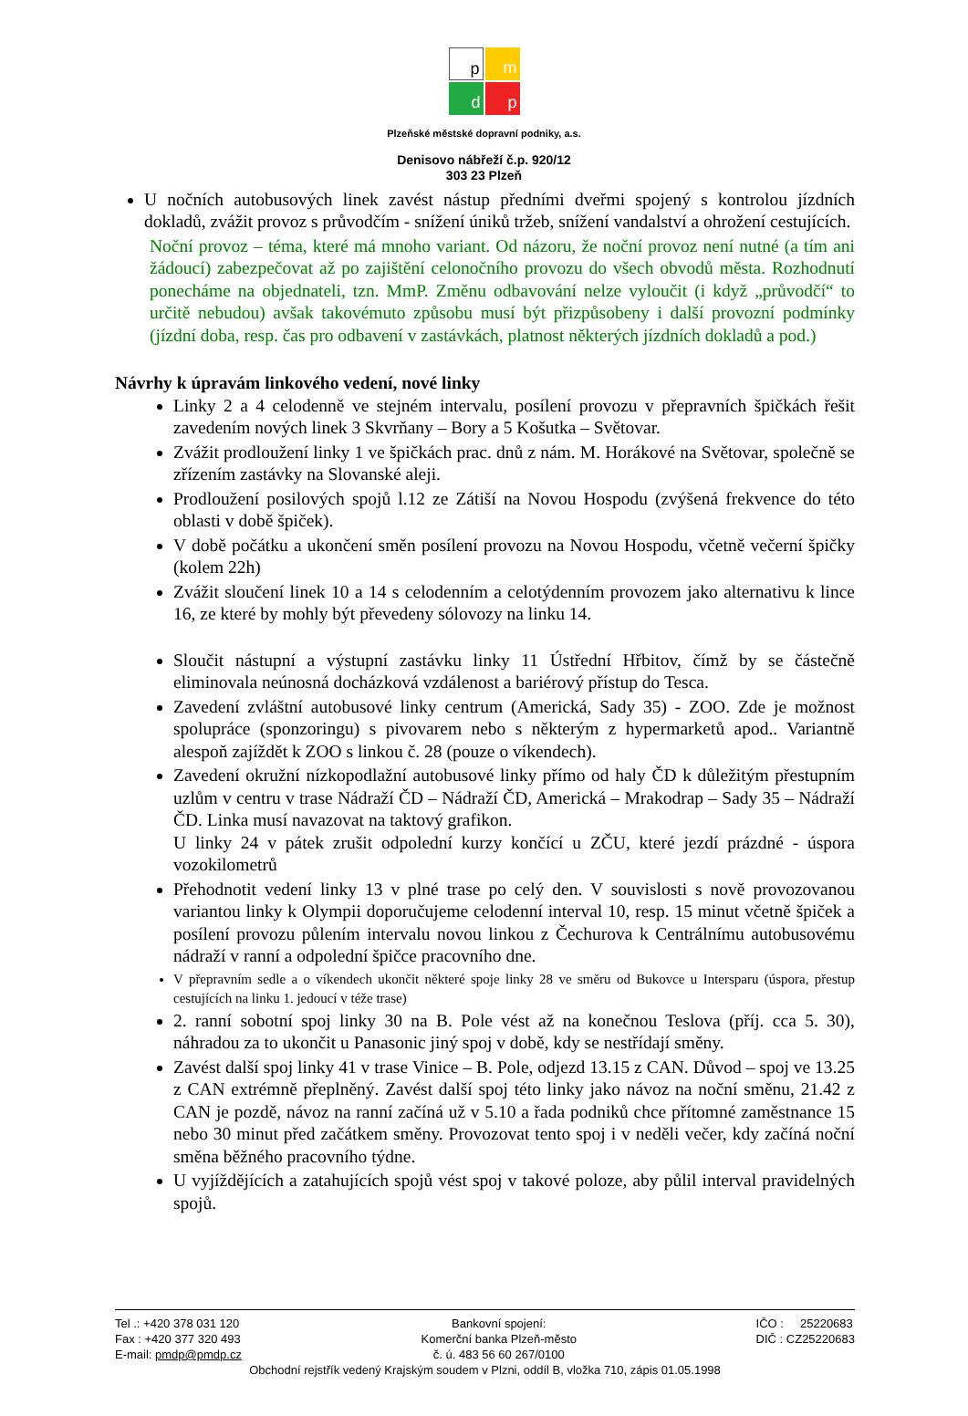p
m
d
p
Plzeňské městské dopravní podniky, a.s.
Denisovo nábřeží č.p. 920/12
303 23 Plzeň
U nočních autobusových linek zavést nástup předními dveřmi spojený s kontrolou jízdních dokladů, zvážit provoz s průvodčím - snížení úniků tržeb, snížení vandalství a ohrožení cestujících.
Noční provoz – téma, které má mnoho variant. Od názoru, že noční provoz není nutné (a tím ani žádoucí) zabezpečovat až po zajištění celonočního provozu do všech obvodů města. Rozhodnutí ponecháme na objednateli, tzn. MmP. Změnu odbavování nelze vyloučit (i když „průvodčí“ to určitě nebudou) avšak takovémuto způsobu musí být přizpůsobeny i další provozní podmínky (jízdní doba, resp. čas pro odbavení v zastávkách, platnost některých jízdních dokladů a pod.)
Návrhy k úpravám linkového vedení, nové linky
Linky 2 a 4 celodenně ve stejném intervalu, posílení provozu v přepravních špičkách řešit zavedením nových linek 3 Skvrňany – Bory a 5 Košutka – Světovar.
Zvážit prodloužení linky 1 ve špičkách prac. dnů z nám. M. Horákové na Světovar, společně se zřízením zastávky na Slovanské aleji.
Prodloužení posilových spojů l.12 ze Zátiší na Novou Hospodu (zvýšená frekvence do této oblasti v době špiček).
V době počátku a ukončení směn posílení provozu na Novou Hospodu, včetně večerní špičky (kolem 22h)
Zvážit sloučení linek 10 a 14 s celodenním a celotýdenním provozem jako alternativu k lince 16, ze které by mohly být převedeny sólovozy na linku 14.
Sloučit nástupní a výstupní zastávku linky 11 Ústřední Hřbitov, čímž by se částečně eliminovala neúnosná docházková vzdálenost a bariérový přístup do Tesca.
Zavedení zvláštní autobusové linky centrum (Americká, Sady 35) - ZOO. Zde je možnost spolupráce (sponzoringu) s pivovarem nebo s některým z hypermarketů apod.. Variantně alespoň zajíždět k ZOO s linkou č. 28 (pouze o víkendech).
Zavedení okružní nízkopodlažní autobusové linky přímo od haly ČD k důležitým přestupním uzlům v centru v trase Nádraží ČD – Nádraží ČD, Americká – Mrakodrap – Sady 35 – Nádraží ČD. Linka musí navazovat na taktový grafikon.
U linky 24 v pátek zrušit odpolední kurzy končící u ZČU, které jezdí prázdné - úspora vozokilometrů
Přehodnotit vedení linky 13 v plné trase po celý den. V souvislosti s nově provozovanou variantou linky k Olympii doporučujeme celodenní interval 10, resp. 15 minut včetně špiček a posílení provozu půlením intervalu novou linkou z Čechurova k Centrálnímu autobusovému nádraží v ranní a odpolední špičce pracovního dne.
V přepravním sedle a o víkendech ukončit některé spoje linky 28 ve směru od Bukovce u Intersparu (úspora, přestup cestujících na linku 1. jedoucí v téže trase)
2. ranní sobotní spoj linky 30 na B. Pole vést až na konečnou Teslova (příj. cca 5. 30), náhradou za to ukončit u Panasonic jiný spoj v době, kdy se nestřídají směny.
Zavést další spoj linky 41 v trase Vinice – B. Pole, odjezd 13.15 z CAN. Důvod – spoj ve 13.25 z CAN extrémně přeplněný. Zavést další spoj této linky jako návoz na noční směnu, 21.42 z CAN je pozdě, návoz na ranní začíná už v 5.10 a řada podniků chce přítomné zaměstnance 15 nebo 30 minut před začátkem směny. Provozovat tento spoj i v neděli večer, kdy začíná noční směna běžného pracovního týdne.
U vyjíždějících a zatahujících spojů vést spoj v takové poloze, aby půlil interval pravidelných spojů.
Tel .: +420 378 031 120
Fax : +420 377 320 493
E-mail: pmdp@pmdp.cz
Bankovní spojení:
Komerční banka Plzeň-město
č. ú. 483 56 60 267/0100
IČO : 25220683
DIČ : CZ25220683
Obchodní rejstřík vedený Krajským soudem v Plzni, oddíl B, vložka 710, zápis 01.05.1998